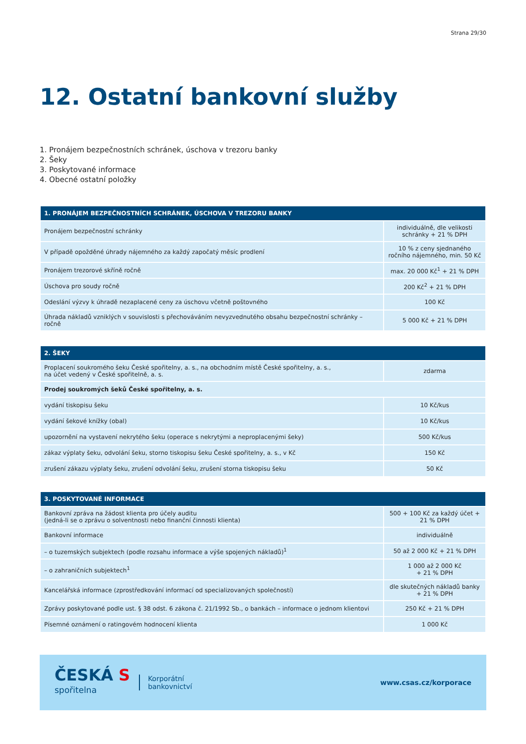Strana 29/30
12. Ostatní bankovní služby
1. Pronájem bezpečnostních schránek, úschova v trezoru banky
2. Šeky
3. Poskytované informace
4. Obecné ostatní položky
| 1. PRONÁJEM BEZPEČNOSTNÍCH SCHRÁNEK, ÚSCHOVA V TREZORU BANKY | |
| --- | --- |
| Pronájem bezpečnostní schránky | individuálně, dle velikosti schránky + 21 % DPH |
| V případě opožděné úhrady nájemného za každý započatý měsíc prodlení | 10 % z ceny sjednaného ročního nájemného, min. 50 Kč |
| Pronájem trezorové skříně ročně | max. 20 000 Kč<sup>1</sup> + 21 % DPH |
| Úschova pro soudy ročně | 200 Kč<sup>2</sup> + 21 % DPH |
| Odeslání výzvy k úhradě nezaplacené ceny za úschovu včetně poštovného | 100 Kč |
| Úhrada nákladů vzniklých v souvislosti s přechováváním nevyzvednutého obsahu bezpečnostní schránky – ročně | 5 000 Kč + 21 % DPH |
| 2. ŠEKY | |
| --- | --- |
| Proplacení soukromého šeku České spořitelny, a. s., na obchodním místě České spořitelny, a. s., na účet vedený v České spořitelně, a. s. | zdarma |
| Prodej soukromých šeků České spořitelny, a. s. | |
| vydání tiskopisu šeku | 10 Kč/kus |
| vydání šekové knížky (obal) | 10 Kč/kus |
| upozornění na vystavení nekrytého šeku (operace s nekrytými a neproplacenými šeky) | 500 Kč/kus |
| zákaz výplaty šeku, odvolání šeku, storno tiskopisu šeku České spořitelny, a. s., v Kč | 150 Kč |
| zrušení zákazu výplaty šeku, zrušení odvolání šeku, zrušení storna tiskopisu šeku | 50 Kč |
| 3. POSKYTOVANÉ INFORMACE | |
| --- | --- |
| Bankovní zpráva na žádost klienta pro účely auditu (jedná-li se o zprávu o solventnosti nebo finanční činnosti klienta) | 500 + 100 Kč za každý účet + 21 % DPH |
| Bankovní informace | individuálně |
| – o tuzemských subjektech (podle rozsahu informace a výše spojených nákladů)<sup>1</sup> | 50 až 2 000 Kč + 21 % DPH |
| – o zahraničních subjektech<sup>1</sup> | 1 000 až 2 000 Kč + 21 % DPH |
| Kancelářská informace (zprostředkování informací od specializovaných společností) | dle skutečných nákladů banky + 21 % DPH |
| Zprávy poskytované podle ust. § 38 odst. 6 zákona č. 21/1992 Sb., o bankách – informace o jednom klientovi | 250 Kč + 21 % DPH |
| Písemné oznámení o ratingovém hodnocení klienta | 1 000 Kč |
ČESKÁ S
spořitelna
Korporátní
bankovnictví
www.csas.cz/korporace